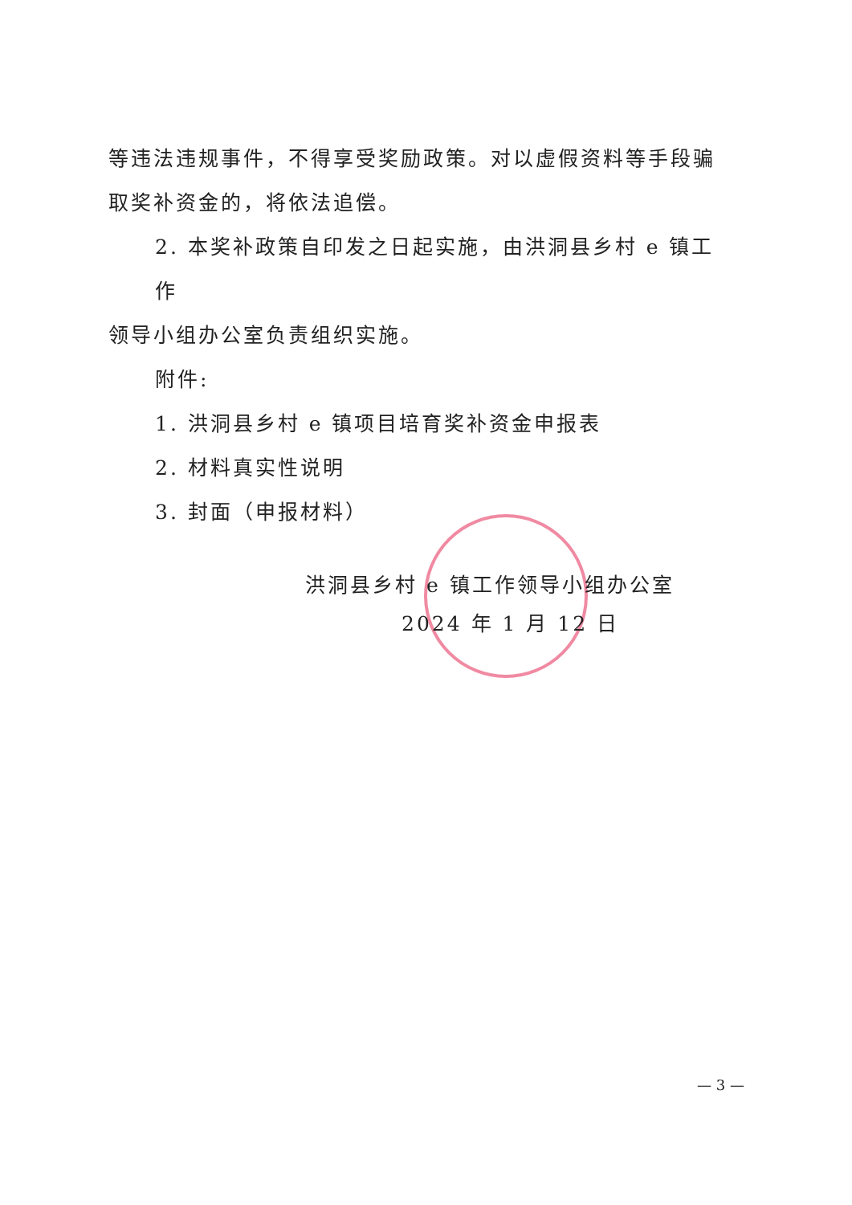等违法违规事件，不得享受奖励政策。对以虚假资料等手段骗取奖补资金的，将依法追偿。
2. 本奖补政策自印发之日起实施，由洪洞县乡村 e 镇工作
领导小组办公室负责组织实施。
附件:
1. 洪洞县乡村 e 镇项目培育奖补资金申报表
2. 材料真实性说明
3. 封面（申报材料）
洪洞县乡村 e 镇工作领导小组办公室
2024 年 1 月 12 日
— 3 —